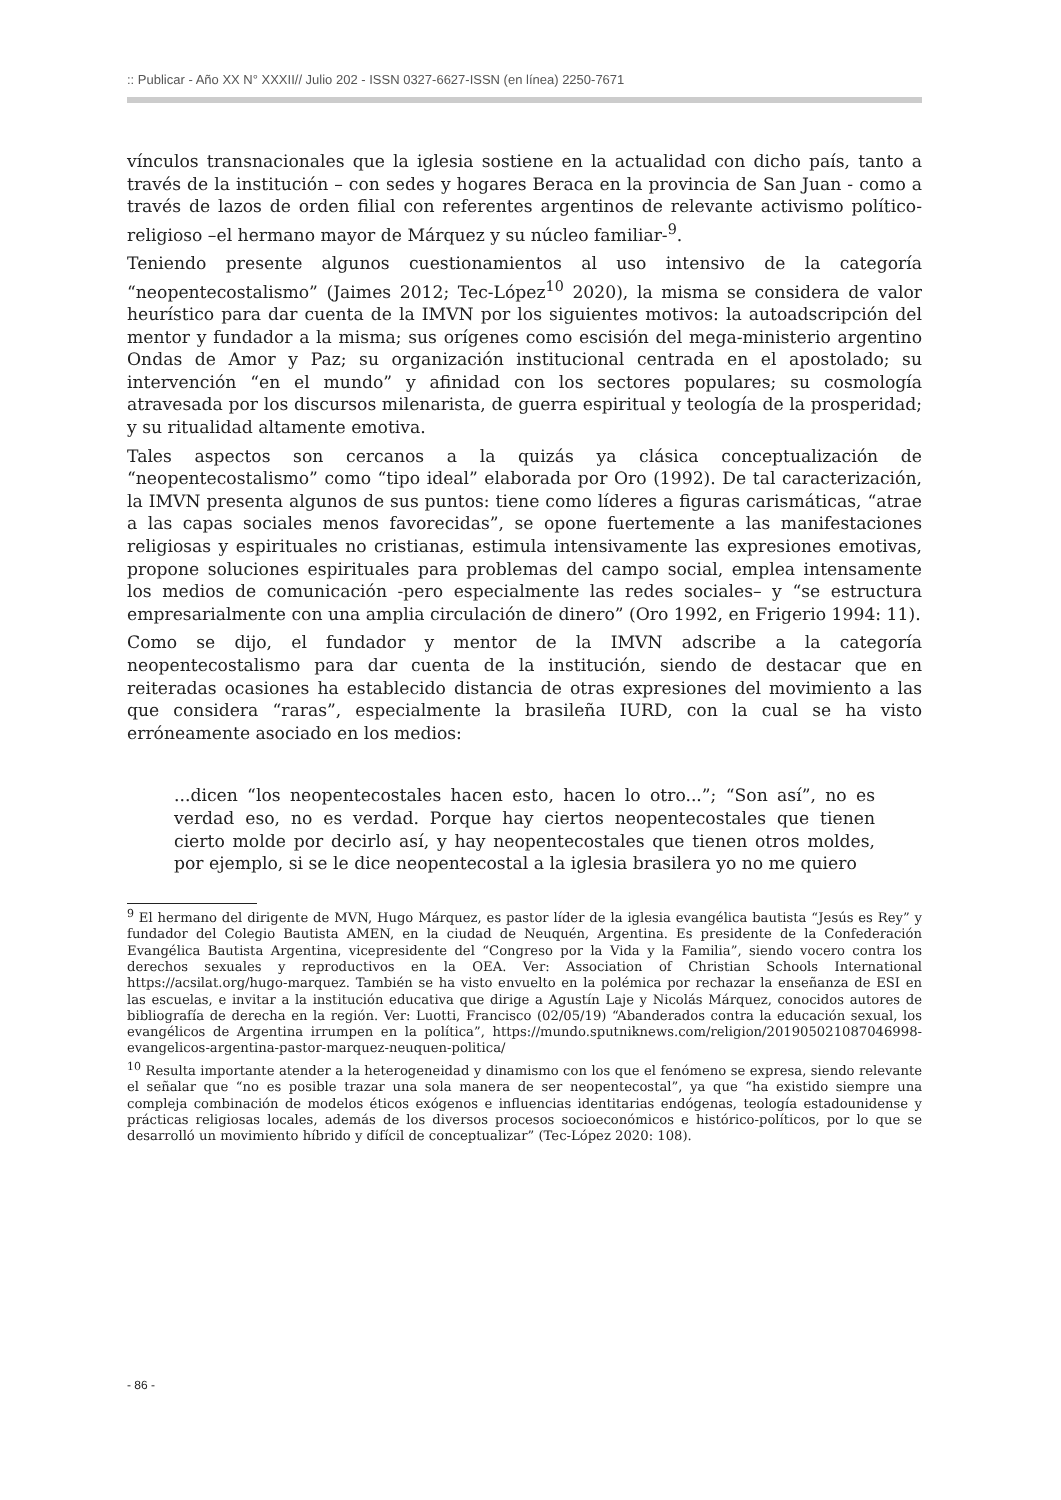:: Publicar - Año XX N° XXXII// Julio 202 - ISSN 0327-6627-ISSN (en línea) 2250-7671
vínculos transnacionales que la iglesia sostiene en la actualidad con dicho país, tanto a través de la institución – con sedes y hogares Beraca en la provincia de San Juan - como a través de lazos de orden filial con referentes argentinos de relevante activismo político-religioso –el hermano mayor de Márquez y su núcleo familiar-<sup>9</sup>.
Teniendo presente algunos cuestionamientos al uso intensivo de la categoría “neopentecostalismo” (Jaimes 2012; Tec-López<sup>10</sup> 2020), la misma se considera de valor heurístico para dar cuenta de la IMVN por los siguientes motivos: la autoadscripción del mentor y fundador a la misma; sus orígenes como escisión del mega-ministerio argentino Ondas de Amor y Paz; su organización institucional centrada en el apostolado; su intervención “en el mundo” y afinidad con los sectores populares; su cosmología atravesada por los discursos milenarista, de guerra espiritual y teología de la prosperidad; y su ritualidad altamente emotiva.
Tales aspectos son cercanos a la quizás ya clásica conceptualización de “neopentecostalismo” como “tipo ideal” elaborada por Oro (1992). De tal caracterización, la IMVN presenta algunos de sus puntos: tiene como líderes a figuras carismáticas, “atrae a las capas sociales menos favorecidas”, se opone fuertemente a las manifestaciones religiosas y espirituales no cristianas, estimula intensivamente las expresiones emotivas, propone soluciones espirituales para problemas del campo social, emplea intensamente los medios de comunicación -pero especialmente las redes sociales– y “se estructura empresarialmente con una amplia circulación de dinero” (Oro 1992, en Frigerio 1994: 11).
Como se dijo, el fundador y mentor de la IMVN adscribe a la categoría neopentecostalismo para dar cuenta de la institución, siendo de destacar que en reiteradas ocasiones ha establecido distancia de otras expresiones del movimiento a las que considera “raras”, especialmente la brasileña IURD, con la cual se ha visto erróneamente asociado en los medios:
...dicen “los neopentecostales hacen esto, hacen lo otro...”; “Son así”, no es verdad eso, no es verdad. Porque hay ciertos neopentecostales que tienen cierto molde por decirlo así, y hay neopentecostales que tienen otros moldes, por ejemplo, si se le dice neopentecostal a la iglesia brasilera yo no me quiero
<sup>9</sup> El hermano del dirigente de MVN, Hugo Márquez, es pastor líder de la iglesia evangélica bautista “Jesús es Rey” y fundador del Colegio Bautista AMEN, en la ciudad de Neuquén, Argentina. Es presidente de la Confederación Evangélica Bautista Argentina, vicepresidente del “Congreso por la Vida y la Familia”, siendo vocero contra los derechos sexuales y reproductivos en la OEA. Ver: Association of Christian Schools International https://acsilat.org/hugo-marquez. También se ha visto envuelto en la polémica por rechazar la enseñanza de ESI en las escuelas, e invitar a la institución educativa que dirige a Agustín Laje y Nicolás Márquez, conocidos autores de bibliografía de derecha en la región. Ver: Luotti, Francisco (02/05/19) “Abanderados contra la educación sexual, los evangélicos de Argentina irrumpen en la política”, https://mundo.sputniknews.com/religion/201905021087046998-evangelicos-argentina-pastor-marquez-neuquen-politica/
<sup>10</sup> Resulta importante atender a la heterogeneidad y dinamismo con los que el fenómeno se expresa, siendo relevante el señalar que “no es posible trazar una sola manera de ser neopentecostal”, ya que “ha existido siempre una compleja combinación de modelos éticos exógenos e influencias identitarias endógenas, teología estadounidense y prácticas religiosas locales, además de los diversos procesos socioeconómicos e histórico-políticos, por lo que se desarrolló un movimiento híbrido y difícil de conceptualizar” (Tec-López 2020: 108).
- 86 -